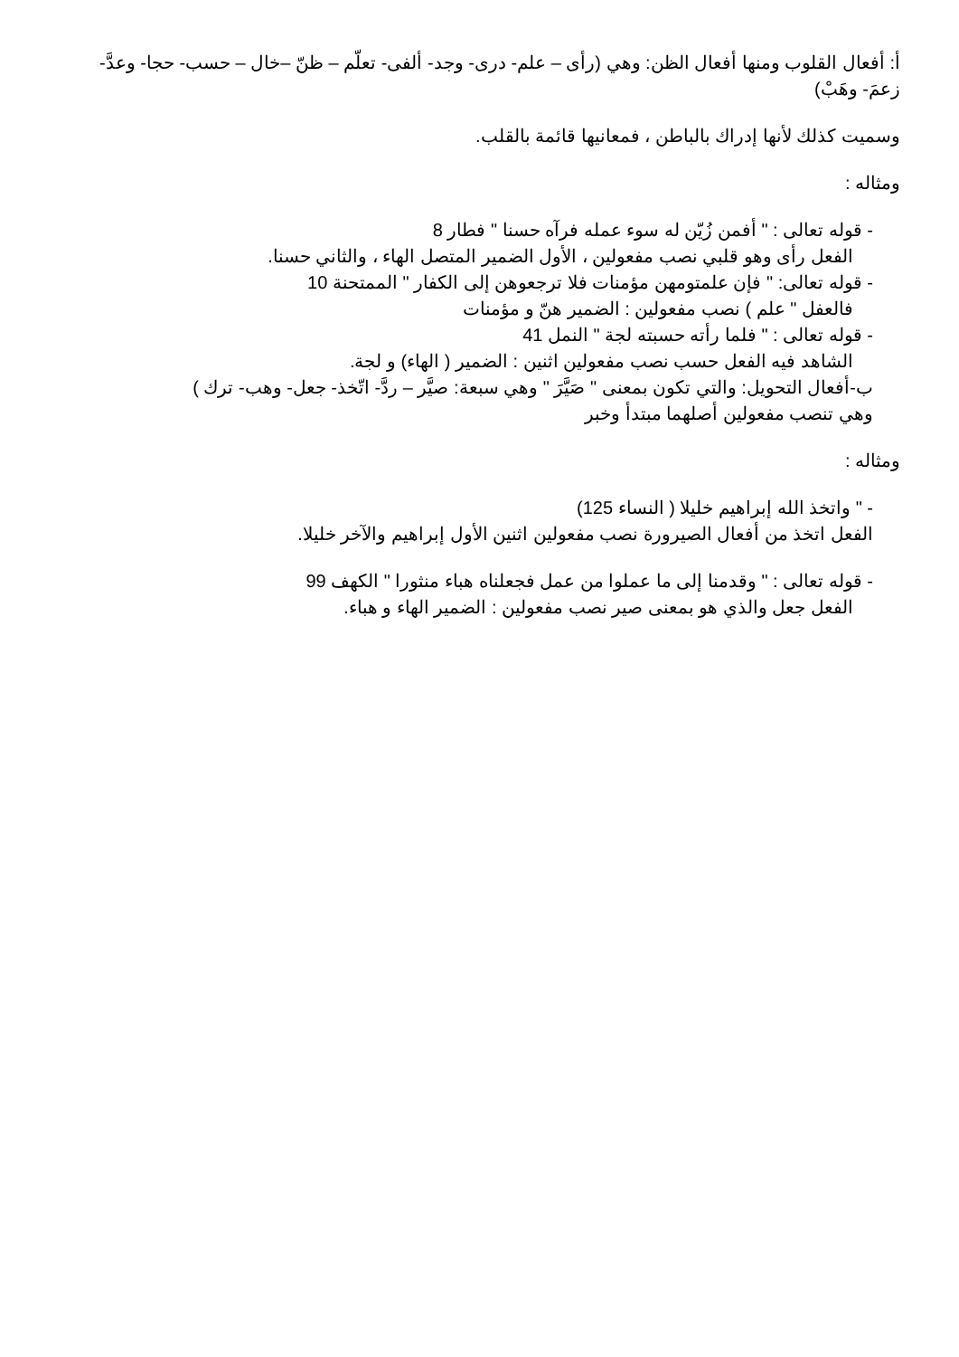أ: أفعال القلوب ومنها أفعال الظن: وهي (رأى – علم- درى- وجد- ألفى- تعلّم – ظنّ –خال – حسب- حجا- وعدَّ- زعمَ- وهَبْ)
وسميت كذلك لأنها إدراك بالباطن ، فمعانيها قائمة بالقلب.
ومثاله :
- قوله تعالى : " أفمن زُيّن له سوء عمله فرآه حسنا " فطار 8
الفعل رأى وهو قلبي نصب مفعولين ، الأول الضمير المتصل الهاء ، والثاني حسنا.
- قوله تعالى: " فإن علمتومهن مؤمنات فلا ترجعوهن إلى الكفار " الممتحنة 10
فالعفل " علم ) نصب مفعولين : الضمير هنّ و مؤمنات
- قوله تعالى : " فلما رأته حسبته لجة " النمل 41
الشاهد فيه الفعل حسب نصب مفعولين اثنين : الضمير ( الهاء) و لجة.
ب-أفعال التحويل: والتي تكون بمعنى " صَيَّرَ " وهي سبعة: صيَّر – ردَّ- اتّخذ- جعل- وهب- ترك )
وهي تنصب مفعولين أصلهما مبتدأ وخبر
ومثاله :
- " واتخذ الله إبراهيم خليلا ( النساء 125)
الفعل اتخذ من أفعال الصيرورة نصب مفعولين اثنين الأول إبراهيم والآخر خليلا.
- قوله تعالى : " وقدمنا إلى ما عملوا من عمل فجعلناه هباء منثورا " الكهف 99
الفعل جعل والذي هو بمعنى صير نصب مفعولين : الضمير الهاء و هباء.